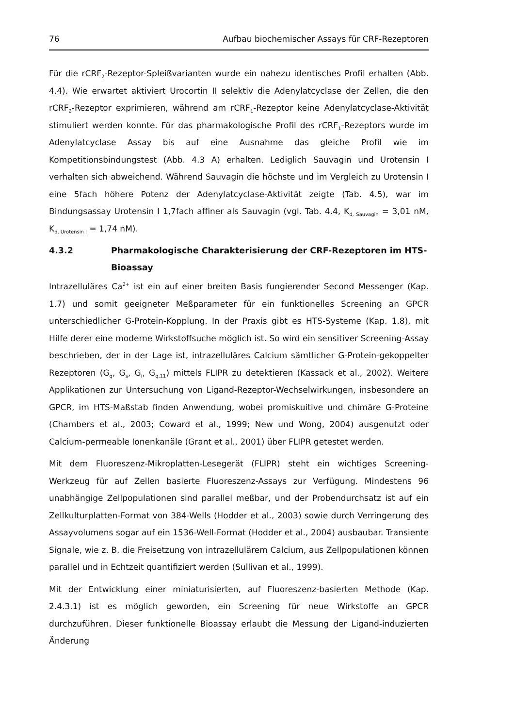76 Aufbau biochemischer Assays für CRF-Rezeptoren
Für die rCRF<sub>2</sub>-Rezeptor-Spleißvarianten wurde ein nahezu identisches Profil erhalten (Abb. 4.4). Wie erwartet aktiviert Urocortin II selektiv die Adenylatcyclase der Zellen, die den rCRF<sub>2</sub>-Rezeptor exprimieren, während am rCRF<sub>1</sub>-Rezeptor keine Adenylatcyclase-Aktivität stimuliert werden konnte. Für das pharmakologische Profil des rCRF<sub>1</sub>-Rezeptors wurde im Adenylatcyclase Assay bis auf eine Ausnahme das gleiche Profil wie im Kompetitionsbindungstest (Abb. 4.3 A) erhalten. Lediglich Sauvagin und Urotensin I verhalten sich abweichend. Während Sauvagin die höchste und im Vergleich zu Urotensin I eine 5fach höhere Potenz der Adenylatcyclase-Aktivität zeigte (Tab. 4.5), war im Bindungsassay Urotensin I 1,7fach affiner als Sauvagin (vgl. Tab. 4.4, K<sub>d, Sauvagin</sub> = 3,01 nM, K<sub>d, Urotensin I</sub> = 1,74 nM).
4.3.2 Pharmakologische Charakterisierung der CRF-Rezeptoren im HTS-Bioassay
Intrazelluläres Ca<sup>2+</sup> ist ein auf einer breiten Basis fungierender Second Messenger (Kap. 1.7) und somit geeigneter Meßparameter für ein funktionelles Screening an GPCR unterschiedlicher G-Protein-Kopplung. In der Praxis gibt es HTS-Systeme (Kap. 1.8), mit Hilfe derer eine moderne Wirkstoffsuche möglich ist. So wird ein sensitiver Screening-Assay beschrieben, der in der Lage ist, intrazelluläres Calcium sämtlicher G-Protein-gekoppelter Rezeptoren (G<sub>q</sub>, G<sub>s</sub>, G<sub>i</sub>, G<sub>q,11</sub>) mittels FLIPR zu detektieren (Kassack et al., 2002). Weitere Applikationen zur Untersuchung von Ligand-Rezeptor-Wechselwirkungen, insbesondere an GPCR, im HTS-Maßstab finden Anwendung, wobei promiskuitive und chimäre G-Proteine (Chambers et al., 2003; Coward et al., 1999; New und Wong, 2004) ausgenutzt oder Calcium-permeable Ionenkanäle (Grant et al., 2001) über FLIPR getestet werden.
Mit dem Fluoreszenz-Mikroplatten-Lesegerät (FLIPR) steht ein wichtiges Screening-Werkzeug für auf Zellen basierte Fluoreszenz-Assays zur Verfügung. Mindestens 96 unabhängige Zellpopulationen sind parallel meßbar, und der Probendurchsatz ist auf ein Zellkulturplatten-Format von 384-Wells (Hodder et al., 2003) sowie durch Verringerung des Assayvolumens sogar auf ein 1536-Well-Format (Hodder et al., 2004) ausbaubar. Transiente Signale, wie z. B. die Freisetzung von intrazellulärem Calcium, aus Zellpopulationen können parallel und in Echtzeit quantifiziert werden (Sullivan et al., 1999).
Mit der Entwicklung einer miniaturisierten, auf Fluoreszenz-basierten Methode (Kap. 2.4.3.1) ist es möglich geworden, ein Screening für neue Wirkstoffe an GPCR durchzuführen. Dieser funktionelle Bioassay erlaubt die Messung der Ligand-induzierten Änderung